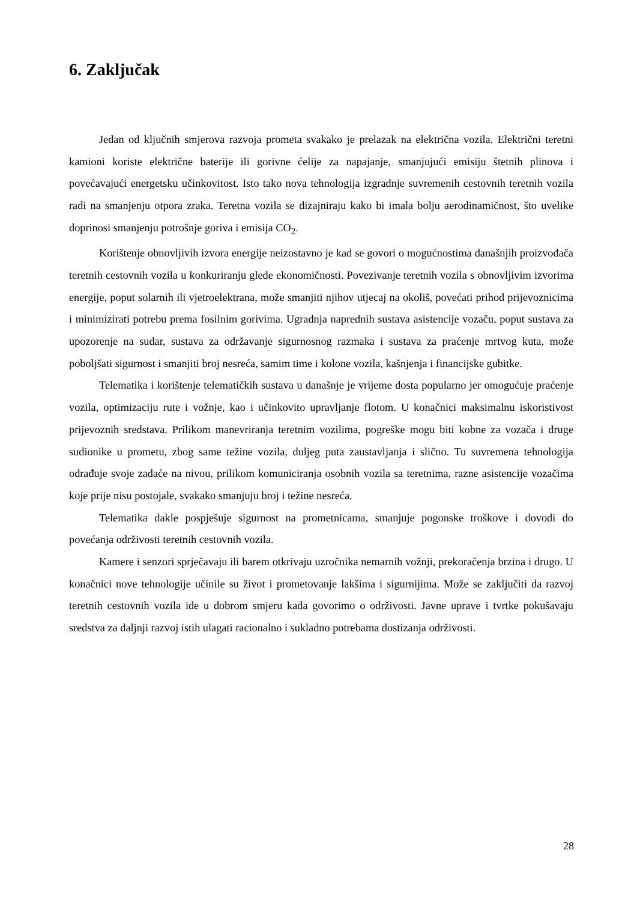6. Zaključak
Jedan od ključnih smjerova razvoja prometa svakako je prelazak na električna vozila. Električni teretni kamioni koriste električne baterije ili gorivne ćelije za napajanje, smanjujući emisiju štetnih plinova i povećavajući energetsku učinkovitost. Isto tako nova tehnologija izgradnje suvremenih cestovnih teretnih vozila radi na smanjenju otpora zraka. Teretna vozila se dizajniraju kako bi imala bolju aerodinamičnost, što uvelike doprinosi smanjenju potrošnje goriva i emisija CO<sub>2</sub>.
Korištenje obnovljivih izvora energije neizostavno je kad se govori o mogućnostima današnjih proizvođača teretnih cestovnih vozila u konkuriranju glede ekonomičnosti. Povezivanje teretnih vozila s obnovljivim izvorima energije, poput solarnih ili vjetroelektrana, može smanjiti njihov utjecaj na okoliš, povećati prihod prijevoznicima i minimizirati potrebu prema fosilnim gorivima. Ugradnja naprednih sustava asistencije vozaču, poput sustava za upozorenje na sudar, sustava za održavanje sigurnosnog razmaka i sustava za praćenje mrtvog kuta, može poboljšati sigurnost i smanjiti broj nesreća, samim time i kolone vozila, kašnjenja i financijske gubitke.
Telematika i korištenje telematičkih sustava u današnje je vrijeme dosta popularno jer omogućuje praćenje vozila, optimizaciju rute i vožnje, kao i učinkovito upravljanje flotom. U konačnici maksimalnu iskoristivost prijevoznih sredstava. Prilikom manevriranja teretnim vozilima, pogreške mogu biti kobne za vozača i druge sudionike u prometu, zbog same težine vozila, duljeg puta zaustavljanja i slično. Tu suvremena tehnologija odrađuje svoje zadaće na nivou, prilikom komuniciranja osobnih vozila sa teretnima, razne asistencije vozačima koje prije nisu postojale, svakako smanjuju broj i težine nesreća.
Telematika dakle pospješuje sigurnost na prometnicama, smanjuje pogonske troškove i dovodi do povećanja održivosti teretnih cestovnih vozila.
Kamere i senzori sprječavaju ili barem otkrivaju uzročnika nemarnih vožnji, prekoračenja brzina i drugo. U konačnici nove tehnologije učinile su život i prometovanje lakšima i sigurnijima. Može se zaključiti da razvoj teretnih cestovnih vozila ide u dobrom smjeru kada govorimo o održivosti. Javne uprave i tvrtke pokušavaju sredstva za daljnji razvoj istih ulagati racionalno i sukladno potrebama dostizanja održivosti.
28